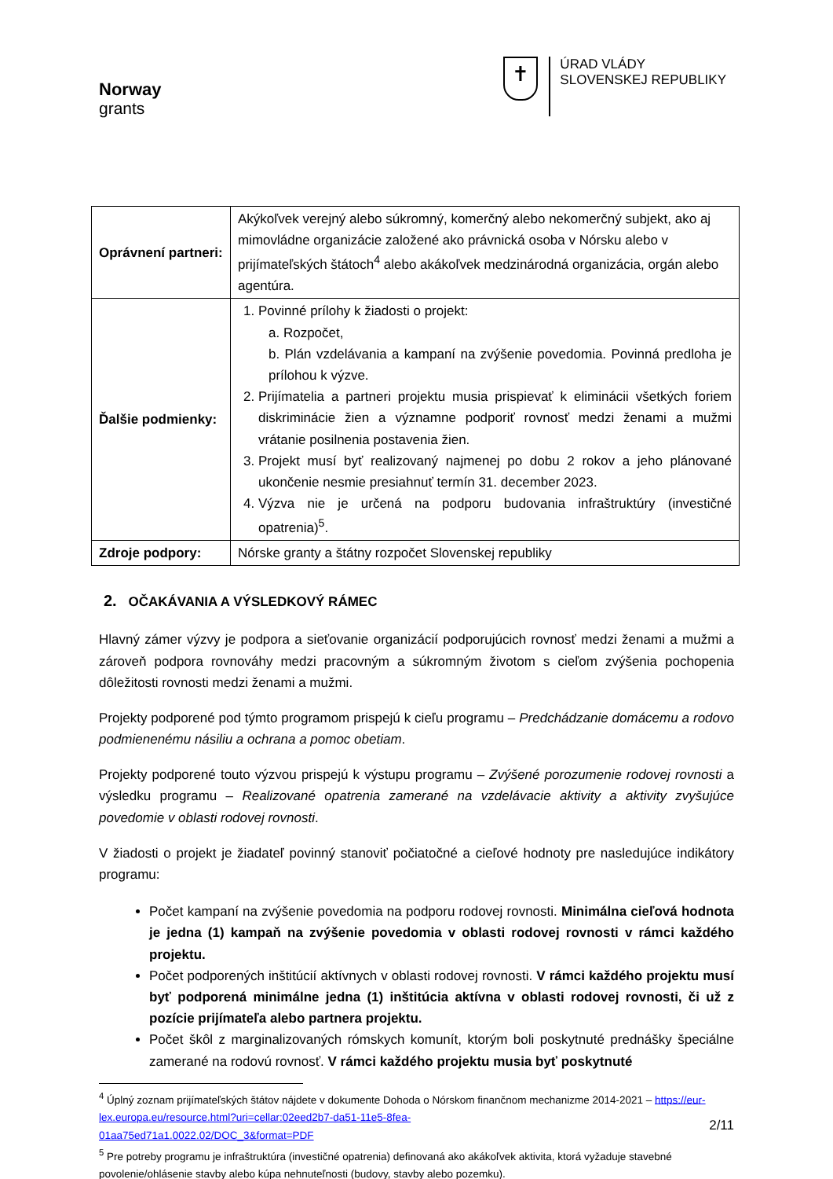Norway
grants
✝
ÚRAD VLÁDY
SLOVENSKEJ REPUBLIKY
| Oprávnení partneri: | Akýkoľvek verejný alebo súkromný, komerčný alebo nekomerčný subjekt, ako aj mimovládne organizácie založené ako právnická osoba v Nórsku alebo v prijímateľských štátoch<sup>4</sup> alebo akákoľvek medzinárodná organizácia, orgán alebo agentúra. |
| Ďalšie podmienky: | 1. Povinné prílohy k žiadosti o projekt: a. Rozpočet, b. Plán vzdelávania a kampaní na zvýšenie povedomia. Povinná predloha je prílohou k výzve. 2. Prijímatelia a partneri projektu musia prispievať k eliminácii všetkých foriem diskriminácie žien a významne podporiť rovnosť medzi ženami a mužmi vrátanie posilnenia postavenia žien. 3. Projekt musí byť realizovaný najmenej po dobu 2 rokov a jeho plánované ukončenie nesmie presiahnuť termín 31. december 2023. 4. Výzva nie je určená na podporu budovania infraštruktúry (investičné opatrenia)<sup>5</sup>. |
| Zdroje podpory: | Nórske granty a štátny rozpočet Slovenskej republiky |
2. OČAKÁVANIA A VÝSLEDKOVÝ RÁMEC
Hlavný zámer výzvy je podpora a sieťovanie organizácií podporujúcich rovnosť medzi ženami a mužmi a zároveň podpora rovnováhy medzi pracovným a súkromným životom s cieľom zvýšenia pochopenia dôležitosti rovnosti medzi ženami a mužmi.
Projekty podporené pod týmto programom prispejú k cieľu programu – Predchádzanie domácemu a rodovo podmienenému násiliu a ochrana a pomoc obetiam.
Projekty podporené touto výzvou prispejú k výstupu programu – Zvýšené porozumenie rodovej rovnosti a výsledku programu – Realizované opatrenia zamerané na vzdelávacie aktivity a aktivity zvyšujúce povedomie v oblasti rodovej rovnosti.
V žiadosti o projekt je žiadateľ povinný stanoviť počiatočné a cieľové hodnoty pre nasledujúce indikátory programu:
Počet kampaní na zvýšenie povedomia na podporu rodovej rovnosti. Minimálna cieľová hodnota je jedna (1) kampaň na zvýšenie povedomia v oblasti rodovej rovnosti v rámci každého projektu.
Počet podporených inštitúcií aktívnych v oblasti rodovej rovnosti. V rámci každého projektu musí byť podporená minimálne jedna (1) inštitúcia aktívna v oblasti rodovej rovnosti, či už z pozície prijímateľa alebo partnera projektu.
Počet škôl z marginalizovaných rómskych komunít, ktorým boli poskytnuté prednášky špeciálne zamerané na rodovú rovnosť. V rámci každého projektu musia byť poskytnuté
<sup>4</sup> Úplný zoznam prijímateľských štátov nájdete v dokumente Dohoda o Nórskom finančnom mechanizme 2014-2021 – https://eur-lex.europa.eu/resource.html?uri=cellar:02eed2b7-da51-11e5-8fea-
01aa75ed71a1.0022.02/DOC_3&format=PDF
<sup>5</sup> Pre potreby programu je infraštruktúra (investičné opatrenia) definovaná ako akákoľvek aktivita, ktorá vyžaduje stavebné povolenie/ohlásenie stavby alebo kúpa nehnuteľnosti (budovy, stavby alebo pozemku).
2/11